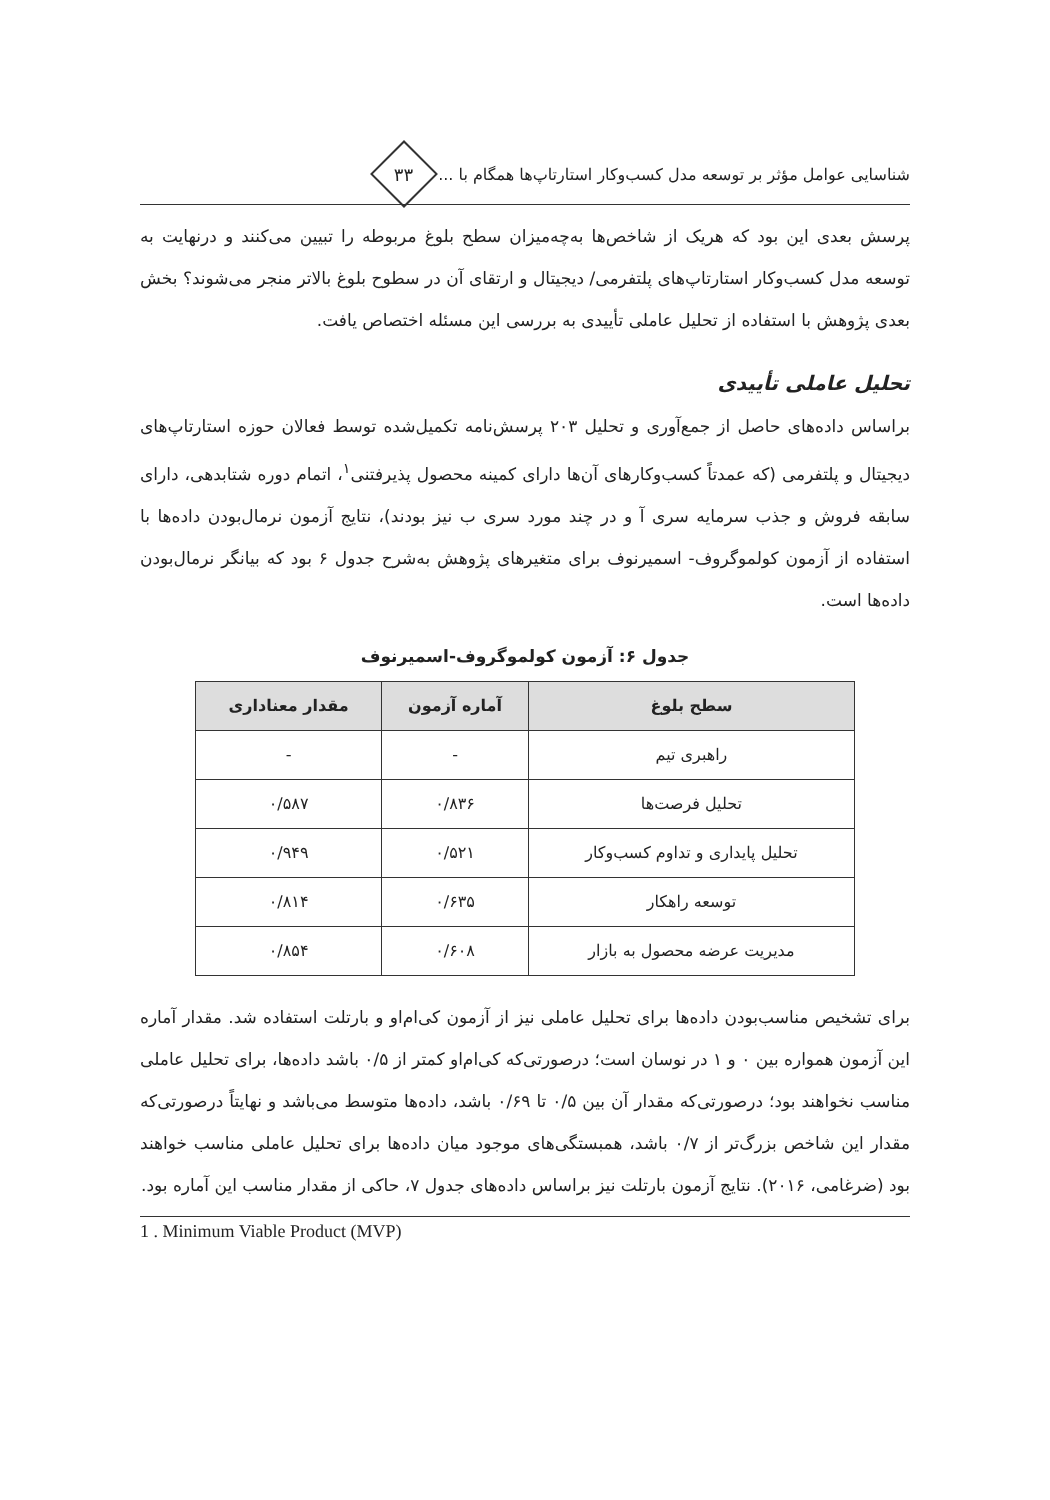شناسایی عوامل مؤثر بر توسعه مدل کسب‌وکار استارتاپ‌ها همگام با ...
۳۳
پرسش بعدی این بود که هریک از شاخص‌ها به‌چه‌میزان سطح بلوغ مربوطه را تبیین می‌کنند و درنهایت به توسعه مدل کسب‌وکار استارتاپ‌های پلتفرمی/ دیجیتال و ارتقای آن در سطوح بلوغ بالاتر منجر می‌شوند؟ بخش بعدی پژوهش با استفاده از تحلیل عاملی تأییدی به بررسی این مسئله اختصاص یافت.
تحلیل عاملی تأییدی
براساس داده‌های حاصل از جمع‌آوری و تحلیل ۲۰۳ پرسش‌نامه تکمیل‌شده توسط فعالان حوزه استارتاپ‌های دیجیتال و پلتفرمی (که عمدتاً کسب‌وکارهای آن‌ها دارای کمینه محصول پذیرفتنی<sup>۱</sup>، اتمام دوره شتابدهی، دارای سابقه فروش و جذب سرمایه سری آ و در چند مورد سری ب نیز بودند)، نتایج آزمون نرمال‌بودن داده‌ها با استفاده از آزمون کولموگروف- اسمیرنوف برای متغیرهای پژوهش به‌شرح جدول ۶ بود که بیانگر نرمال‌بودن داده‌ها است.
جدول ۶: آزمون کولموگروف-اسمیرنوف
| سطح بلوغ | آماره آزمون | مقدار معناداری |
| --- | --- | --- |
| راهبری تیم | - | - |
| تحلیل فرصت‌ها | ۰/۸۳۶ | ۰/۵۸۷ |
| تحلیل پایداری و تداوم کسب‌وکار | ۰/۵۲۱ | ۰/۹۴۹ |
| توسعه راهکار | ۰/۶۳۵ | ۰/۸۱۴ |
| مدیریت عرضه محصول به بازار | ۰/۶۰۸ | ۰/۸۵۴ |
برای تشخیص مناسب‌بودن داده‌ها برای تحلیل عاملی نیز از آزمون کی‌ام‌او و بارتلت استفاده شد. مقدار آماره این آزمون همواره بین ۰ و ۱ در نوسان است؛ درصورتی‌که کی‌ام‌او کمتر از ۰/۵ باشد داده‌ها، برای تحلیل عاملی مناسب نخواهند بود؛ درصورتی‌که مقدار آن بین ۰/۵ تا ۰/۶۹ باشد، داده‌ها متوسط می‌باشد و نهایتاً درصورتی‌که مقدار این شاخص بزرگ‌تر از ۰/۷ باشد، همبستگی‌های موجود میان داده‌ها برای تحلیل عاملی مناسب خواهند بود (ضرغامی، ۲۰۱۶). نتایج آزمون بارتلت نیز براساس داده‌های جدول ۷، حاکی از مقدار مناسب این آماره بود.
1 . Minimum Viable Product (MVP)